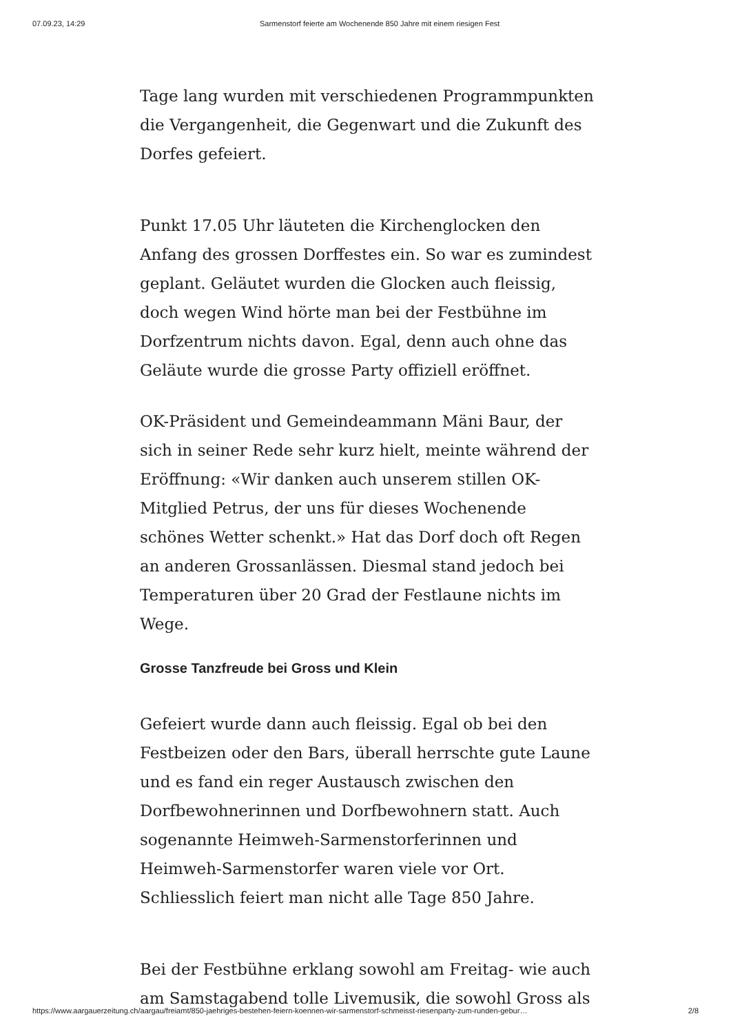07.09.23, 14:29 Sarmenstorf feierte am Wochenende 850 Jahre mit einem riesigen Fest
Tage lang wurden mit verschiedenen Programmpunkten die Vergangenheit, die Gegenwart und die Zukunft des Dorfes gefeiert.
Punkt 17.05 Uhr läuteten die Kirchenglocken den Anfang des grossen Dorffestes ein. So war es zumindest geplant. Geläutet wurden die Glocken auch fleissig, doch wegen Wind hörte man bei der Festbühne im Dorfzentrum nichts davon. Egal, denn auch ohne das Geläute wurde die grosse Party offiziell eröffnet.
OK-Präsident und Gemeindeammann Mäni Baur, der sich in seiner Rede sehr kurz hielt, meinte während der Eröffnung: «Wir danken auch unserem stillen OK-Mitglied Petrus, der uns für dieses Wochenende schönes Wetter schenkt.» Hat das Dorf doch oft Regen an anderen Grossanlässen. Diesmal stand jedoch bei Temperaturen über 20 Grad der Festlaune nichts im Wege.
Grosse Tanzfreude bei Gross und Klein
Gefeiert wurde dann auch fleissig. Egal ob bei den Festbeizen oder den Bars, überall herrschte gute Laune und es fand ein reger Austausch zwischen den Dorfbewohnerinnen und Dorfbewohnern statt. Auch sogenannte Heimweh-Sarmenstorferinnen und Heimweh-Sarmenstorfer waren viele vor Ort. Schliesslich feiert man nicht alle Tage 850 Jahre.
Bei der Festbühne erklang sowohl am Freitag- wie auch am Samstagabend tolle Livemusik, die sowohl Gross als
https://www.aargauerzeitung.ch/aargau/freiamt/850-jaehriges-bestehen-feiern-koennen-wir-sarmenstorf-schmeisst-riesenparty-zum-runden-gebur… 2/8